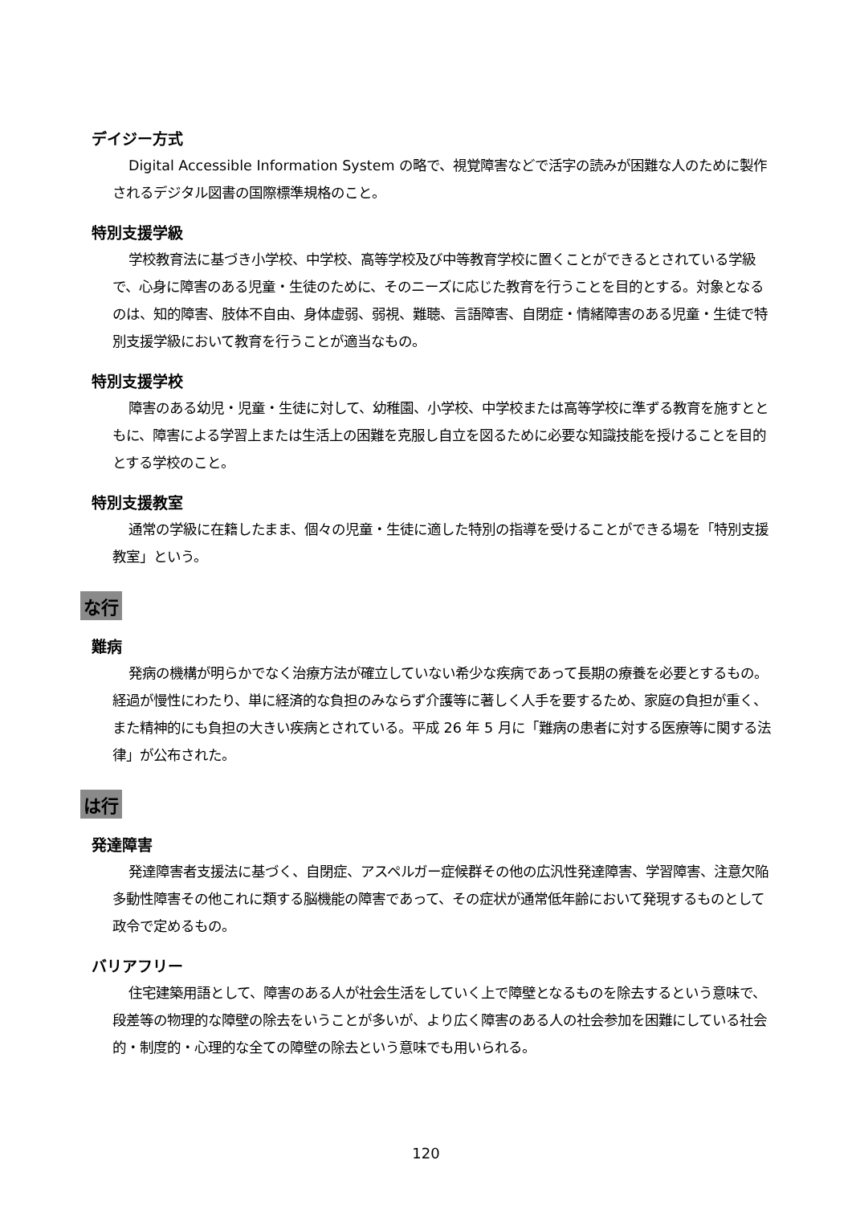デイジー方式
Digital Accessible Information System の略で、視覚障害などで活字の読みが困難な人のために製作されるデジタル図書の国際標準規格のこと。
特別支援学級
学校教育法に基づき小学校、中学校、高等学校及び中等教育学校に置くことができるとされている学級で、心身に障害のある児童・生徒のために、そのニーズに応じた教育を行うことを目的とする。対象となるのは、知的障害、肢体不自由、身体虚弱、弱視、難聴、言語障害、自閉症・情緒障害のある児童・生徒で特別支援学級において教育を行うことが適当なもの。
特別支援学校
障害のある幼児・児童・生徒に対して、幼稚園、小学校、中学校または高等学校に準ずる教育を施すとともに、障害による学習上または生活上の困難を克服し自立を図るために必要な知識技能を授けることを目的とする学校のこと。
特別支援教室
通常の学級に在籍したまま、個々の児童・生徒に適した特別の指導を受けることができる場を「特別支援教室」という。
な行
難病
発病の機構が明らかでなく治療方法が確立していない希少な疾病であって長期の療養を必要とするもの。経過が慢性にわたり、単に経済的な負担のみならず介護等に著しく人手を要するため、家庭の負担が重く、また精神的にも負担の大きい疾病とされている。平成 26 年 5 月に「難病の患者に対する医療等に関する法律」が公布された。
は行
発達障害
発達障害者支援法に基づく、自閉症、アスペルガー症候群その他の広汎性発達障害、学習障害、注意欠陥多動性障害その他これに類する脳機能の障害であって、その症状が通常低年齢において発現するものとして政令で定めるもの。
バリアフリー
住宅建築用語として、障害のある人が社会生活をしていく上で障壁となるものを除去するという意味で、段差等の物理的な障壁の除去をいうことが多いが、より広く障害のある人の社会参加を困難にしている社会的・制度的・心理的な全ての障壁の除去という意味でも用いられる。
120